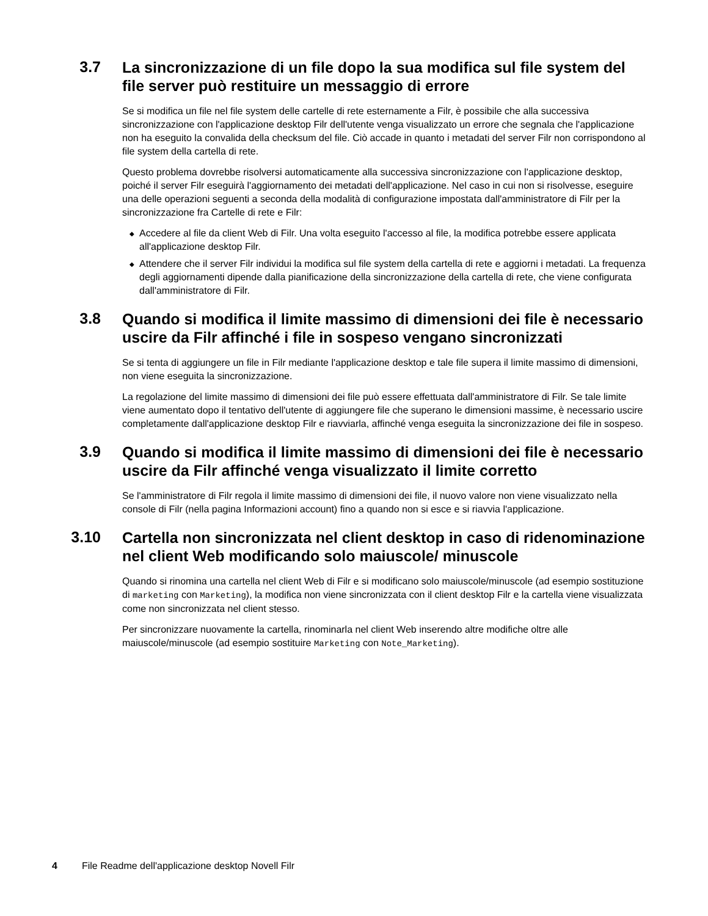3.7
La sincronizzazione di un file dopo la sua modifica sul file system del file server può restituire un messaggio di errore
Se si modifica un file nel file system delle cartelle di rete esternamente a Filr, è possibile che alla successiva sincronizzazione con l'applicazione desktop Filr dell'utente venga visualizzato un errore che segnala che l'applicazione non ha eseguito la convalida della checksum del file. Ciò accade in quanto i metadati del server Filr non corrispondono al file system della cartella di rete.
Questo problema dovrebbe risolversi automaticamente alla successiva sincronizzazione con l'applicazione desktop, poiché il server Filr eseguirà l'aggiornamento dei metadati dell'applicazione. Nel caso in cui non si risolvesse, eseguire una delle operazioni seguenti a seconda della modalità di configurazione impostata dall'amministratore di Filr per la sincronizzazione fra Cartelle di rete e Filr:
◆ Accedere al file da client Web di Filr. Una volta eseguito l'accesso al file, la modifica potrebbe essere applicata all'applicazione desktop Filr.
◆ Attendere che il server Filr individui la modifica sul file system della cartella di rete e aggiorni i metadati. La frequenza degli aggiornamenti dipende dalla pianificazione della sincronizzazione della cartella di rete, che viene configurata dall'amministratore di Filr.
3.8
Quando si modifica il limite massimo di dimensioni dei file è necessario uscire da Filr affinché i file in sospeso vengano sincronizzati
Se si tenta di aggiungere un file in Filr mediante l'applicazione desktop e tale file supera il limite massimo di dimensioni, non viene eseguita la sincronizzazione.
La regolazione del limite massimo di dimensioni dei file può essere effettuata dall'amministratore di Filr. Se tale limite viene aumentato dopo il tentativo dell'utente di aggiungere file che superano le dimensioni massime, è necessario uscire completamente dall'applicazione desktop Filr e riavviarla, affinché venga eseguita la sincronizzazione dei file in sospeso.
3.9
Quando si modifica il limite massimo di dimensioni dei file è necessario uscire da Filr affinché venga visualizzato il limite corretto
Se l'amministratore di Filr regola il limite massimo di dimensioni dei file, il nuovo valore non viene visualizzato nella console di Filr (nella pagina Informazioni account) fino a quando non si esce e si riavvia l'applicazione.
3.10
Cartella non sincronizzata nel client desktop in caso di ridenominazione nel client Web modificando solo maiuscole/ minuscole
Quando si rinomina una cartella nel client Web di Filr e si modificano solo maiuscole/minuscole (ad esempio sostituzione di marketing con Marketing), la modifica non viene sincronizzata con il client desktop Filr e la cartella viene visualizzata come non sincronizzata nel client stesso.
Per sincronizzare nuovamente la cartella, rinominarla nel client Web inserendo altre modifiche oltre alle maiuscole/minuscole (ad esempio sostituire Marketing con Note_Marketing).
4 File Readme dell'applicazione desktop Novell Filr